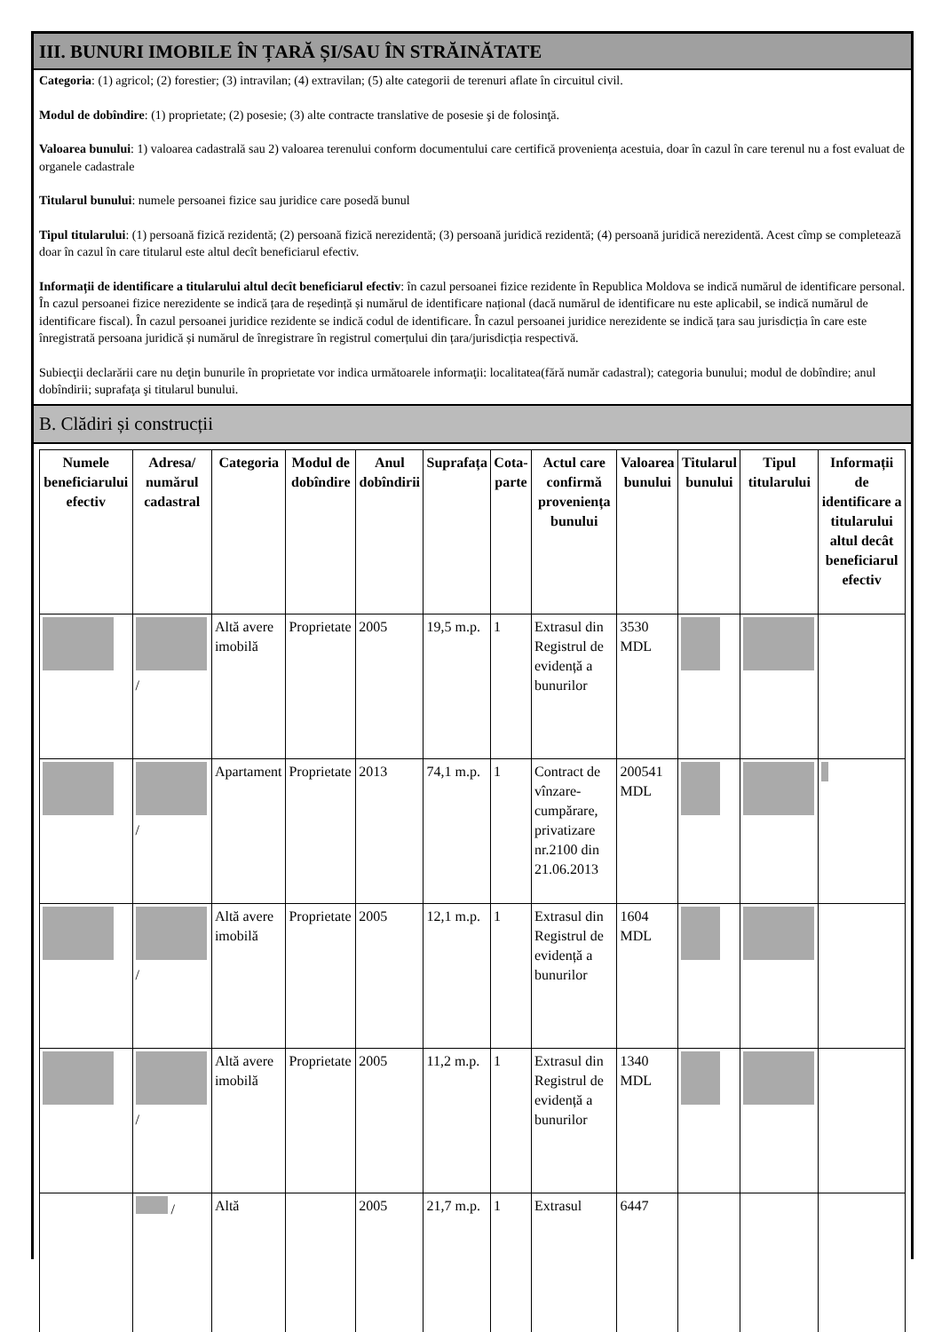III. BUNURI IMOBILE ÎN ȚARĂ ȘI/SAU ÎN STRĂINĂTATE
Categoria: (1) agricol; (2) forestier; (3) intravilan; (4) extravilan; (5) alte categorii de terenuri aflate în circuitul civil.
Modul de dobîndire: (1) proprietate; (2) posesie; (3) alte contracte translative de posesie şi de folosinţă.
Valoarea bunului: 1) valoarea cadastrală sau 2) valoarea terenului conform documentului care certifică proveniența acestuia, doar în cazul în care terenul nu a fost evaluat de organele cadastrale
Titularul bunului: numele persoanei fizice sau juridice care posedă bunul
Tipul titularului: (1) persoană fizică rezidentă; (2) persoană fizică nerezidentă; (3) persoană juridică rezidentă; (4) persoană juridică nerezidentă. Acest cîmp se completează doar în cazul în care titularul este altul decît beneficiarul efectiv.
Informații de identificare a titularului altul decît beneficiarul efectiv: în cazul persoanei fizice rezidente în Republica Moldova se indică numărul de identificare personal. În cazul persoanei fizice nerezidente se indică țara de reședință și numărul de identificare național (dacă numărul de identificare nu este aplicabil, se indică numărul de identificare fiscal). În cazul persoanei juridice rezidente se indică codul de identificare. În cazul persoanei juridice nerezidente se indică țara sau jurisdicția în care este înregistrată persoana juridică și numărul de înregistrare în registrul comerțului din țara/jurisdicția respectivă.
Subiecţii declarării care nu deţin bunurile în proprietate vor indica următoarele informaţii: localitatea(fără număr cadastral); categoria bunului; modul de dobîndire; anul dobîndirii; suprafaţa şi titularul bunului.
B. Clădiri și construcții
| Numele beneficiarului efectiv | Adresa/ numărul cadastral | Categoria | Modul de dobîndire | Anul dobîndirii | Suprafața | Cota-parte | Actul care confirmă proveniența bunului | Valoarea bunului | Titularul bunului | Tipul titularului | Informații de identificare a titularului altul decât beneficiarul efectiv |
| --- | --- | --- | --- | --- | --- | --- | --- | --- | --- | --- | --- |
| | / | Altă avere imobilă | Proprietate | 2005 | 19,5 m.p. | 1 | Extrasul din Registrul de evidență a bunurilor | 3530 MDL | | | |
| | / | Apartament | Proprietate | 2013 | 74,1 m.p. | 1 | Contract de vînzare-cumpărare, privatizare nr.2100 din 21.06.2013 | 200541 MDL | | | |
| | / | Altă avere imobilă | Proprietate | 2005 | 12,1 m.p. | 1 | Extrasul din Registrul de evidență a bunurilor | 1604 MDL | | | |
| | / | Altă avere imobilă | Proprietate | 2005 | 11,2 m.p. | 1 | Extrasul din Registrul de evidență a bunurilor | 1340 MDL | | | |
| | / | Altă | | 2005 | 21,7 m.p. | 1 | Extrasul | 6447 | | | |